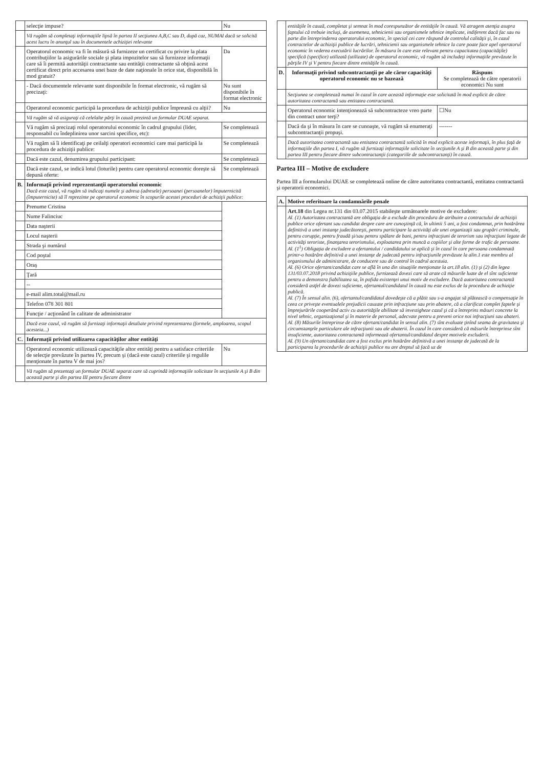| | selecţie impuse? | Nu |
| | Vă rugăm să completaţi informaţiile lipsă în partea II secţiunea A,B,C sau D, după caz, NUMAI dacă se solicită acest lucru în anunţul sau în documentele achiziţiei relevante | |
| | Operatorul economic va fi în măsură să furnizeze un certificat cu privire la plata contribuţiilor la asigurările sociale şi plata impozitelor sau să furnizeze informaţii care să îi permită autorităţii contractante sau entităţii contractante să obţină acest certificat direct prin accesarea unei baze de date naţionale în orice stat, disponibilă în mod gratuit? | Da |
| | - Dacă documentele relevante sunt disponibile în format electronic, vă rugăm să precizaţi: | Nu sunt disponibile în format electronic |
| | Operatorul economic participă la procedura de achiziţii publice împreună cu alţii? | Nu |
| | Vă rugăm să vă asiguraţi că celelalte părţi în cauză prezintă un formular DUAE separat. | |
| | Vă rugăm să precizaţi rolul operatorului economic în cadrul grupului (lider, responsabil cu îndeplinirea unor sarcini specifice, etc): | Se completează |
| | Vă rugăm să îi identificaţi pe ceilalţi operatori economici care mai participă la procedura de achiziţii publice: | Se completează |
| | Dacă este cazul, denumirea grupului participant: | Se completează |
| | Dacă este cazul, se indică lotul (loturile) pentru care operatorul economic doreşte să depună oferte: | Se completează |
| B. | Informaţii privind reprezentanţii operatorului economic Dacă este cazul, vă rugăm să indicaţi numele şi adresa (adresele) persoanei (persoanelor) împuternicită (împuternicite) să îl reprezinte pe operatorul economic în scopurile acestei proceduri de achiziţii publice: | |
| | Prenume Cristina | |
| | Nume Falinciuc | |
| | Data naşterii | |
| | Locul naşterii | |
| | Strada şi numărul | |
| | Cod poştal | |
| | Oraş | |
| | Ţară | |
| | -- | |
| | e-mail alim.total@mail.ru | |
| | Telefon 078 301 801 | |
| | Funcţie / acţionând în calitate de administrator | |
| | Dacă este cazul, vă rugăm să furnizaţi informaţii detaliate privind reprezentarea (formele, amploarea, scopul acesteia...) | |
| C. | Informaţii privind utilizarea capacităţilor altor entităţi | |
| | Operatorul economic utilizează capacităţile altor entităţi pentru a satisface criteriile de selecţie prevăzute în partea IV, precum şi (dacă este cazul) criteriile şi regulile menţionate în partea V de mai jos? | Nu |
| | Vă rugăm să prezentaţi un formular DUAE separat care să cuprindă informaţiile solicitate în secţiunile A şi B din această parte şi din partea III pentru fiecare dintre | |
| | entităţile în cauză, completat şi semnat în mod corespunzător de entităţile în cauză. Vă atragem atenţia asupra faptului că trebuie incluşi, de asemenea, tehnicienii sau organismele tehnice implicate, indiferent dacă fac sau nu parte din întreprinderea operatorului economic, în special cei care răspund de controlul calităţii şi, în cazul contractelor de achiziţii publice de lucrări, tehnicienii sau organismele tehnice la care poate face apel operatorul economic în vederea executării lucrărilor. În măsura în care este relevant pentru capacitatea (capacităţile) specifică (specifice) utilizată (utilizate) de operatorul economic, vă rugăm să includeţi informaţiile prevăzute în părţile IV şi V pentru fiecare dintre entităţile în cauză. | |
| D. | Informaţii privind subcontractanţii pe ale căror capacităţi operatorul economic nu se bazează | Răspuns Se completează de către operatorii economici Nu sunt |
| | Secţiunea se completează numai în cazul în care această informaţie este solicitată în mod explicit de către autoritatea contractantă sau entitatea contractantă. | |
| | Operatorul economic intenţionează să subcontracteze vreo parte din contract unor terţi? | ☐Nu |
| | Dacă da şi în măsura în care se cunoaşte, vă rugăm să enumeraţi subcontractanţii propuşi. | ------- |
| | Dacă autoritatea contractantă sau entitatea contractantă solicită în mod explicit aceste informaţii, în plus faţă de informaţiile din partea I, vă rugăm să furnizaţi informaţiile solicitate în secţiunile A şi B din această parte şi din partea III pentru fiecare dintre subcontractanţii (categoriile de subcontractanţi) în cauză. | |
Partea III – Motive de excludere
Partea III a formularului DUAE se completează online de către autoritatea contractantă, entitatea contractantă şi operatorii economici.
| A. | Motive referitoare la condamnările penale |
| --- | --- |
| | Art.18 din Legea nr.131 din 03.07.2015 stabileşte următoarele motive de excludere: Al. (1) Autoritatea contractantă are obligaţia de a exclude din procedura de atribuire a contractului de achiziţii publice orice ofertant sau candidat despre care are cunoştinţă că, în ultimii 5 ani, a fost condamnat, prin hotărârea definitivă a unei instanţe judecătoreşti, pentru participare la activităţi ale unei organizaţii sau grupări criminale, pentru corupţie, pentru fraudă şi/sau pentru spălare de bani, pentru infracţiuni de terorism sau infracţiuni legate de activităţi teroriste, finanţarea terorismului, exploatarea prin muncă a copiilor şi alte forme de trafic de persoane. Al. (1<sup>1</sup>) Obligaţia de excludere a ofertantului / candidatului se aplică şi în cazul în care persoana condamnată printr-o hotărâre definitivă a unei instanţe de judecată pentru infracţiunile prevăzute la alin.1 este membru al organismului de administrare, de conducere sau de control în cadrul acestuia. Al. (6) Orice ofertant/candidat care se află în una din situaţiile menţionate la art.18 alin. (1) şi (2) din legea 131/03.07.2018 privind achiziţiile publice, furnizează dovezi care să arate că măsurile luate de el sînt suficiente pentru a demonstra fiabilitatea sa, în pofida existenţei unui motiv de excludere. Dacă autoritatea contractantă consideră astfel de dovezi suficiente, ofertantul/candidatul în cauză nu este exclus de la procedura de achiziţie publică. Al. (7) În sensul alin. (6), ofertantul/candidatul dovedeşte că a plătit sau s-a angajat să plătească o compensaţie în ceea ce priveşte eventualele prejudicii cauzate prin infracţiune sau prin abatere, că a clarificat complet faptele şi împrejurările cooperând activ cu autorităţile abilitate să investigheze cazul şi că a întreprins măsuri concrete la nivel tehnic, organizaţional şi în materie de personal, adecvate pentru a preveni orice noi infracţiuni sau abateri. Al. (8) Măsurile întreprinse de către ofertant/candidat în sensul alin. (7) sînt evaluate ţinînd seama de gravitatea şi circumstanţele particulare ale infracţiunii sau ale abaterii. În cazul în care consideră că măsurile întreprinse sînt insuficiente, autoritatea contractantă informează ofertantul/candidatul despre motivele excluderii. Al. (9) Un ofertant/candidat care a fost exclus prin hotărâre definitivă a unei instanţe de judecată de la participarea la procedurile de achiziţii publice nu are dreptul să facă uz de |